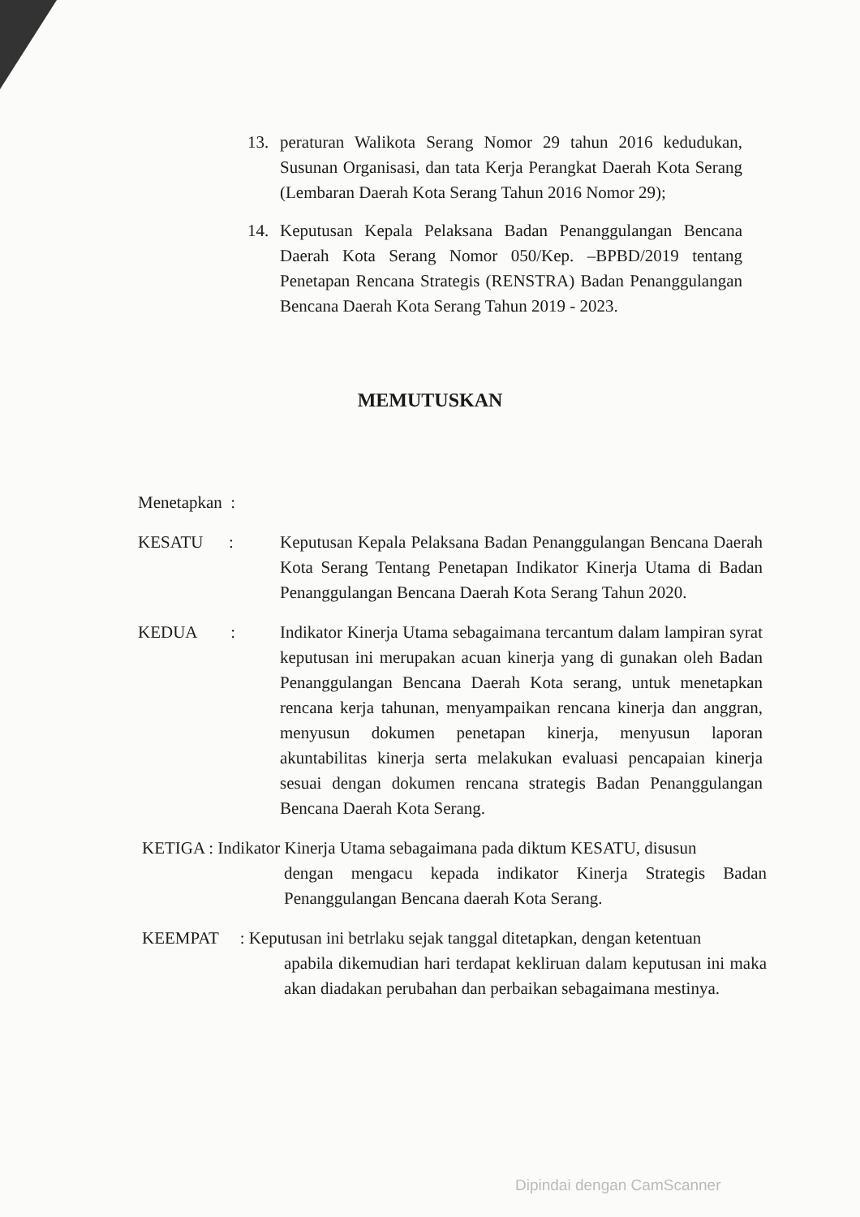13. peraturan Walikota Serang Nomor 29 tahun 2016 kedudukan, Susunan Organisasi, dan tata Kerja Perangkat Daerah Kota Serang (Lembaran Daerah Kota Serang Tahun 2016 Nomor 29);
14. Keputusan Kepala Pelaksana Badan Penanggulangan Bencana Daerah Kota Serang Nomor 050/Kep. –BPBD/2019 tentang Penetapan Rencana Strategis (RENSTRA) Badan Penanggulangan Bencana Daerah Kota Serang Tahun 2019 - 2023.
MEMUTUSKAN
Menetapkan :
KESATU : Keputusan Kepala Pelaksana Badan Penanggulangan Bencana Daerah Kota Serang Tentang Penetapan Indikator Kinerja Utama di Badan Penanggulangan Bencana Daerah Kota Serang Tahun 2020.
KEDUA :
Indikator Kinerja Utama sebagaimana tercantum dalam lampiran syrat keputusan ini merupakan acuan kinerja yang di gunakan oleh Badan Penanggulangan Bencana Daerah Kota serang, untuk menetapkan rencana kerja tahunan, menyampaikan rencana kinerja dan anggran, menyusun dokumen penetapan kinerja, menyusun laporan akuntabilitas kinerja serta melakukan evaluasi pencapaian kinerja sesuai dengan dokumen rencana strategis Badan Penanggulangan Bencana Daerah Kota Serang.
KETIGA : Indikator Kinerja Utama sebagaimana pada diktum KESATU, disusun
dengan mengacu kepada indikator Kinerja Strategis Badan Penanggulangan Bencana daerah Kota Serang.
KEEMPAT : Keputusan ini betrlaku sejak tanggal ditetapkan, dengan ketentuan
apabila dikemudian hari terdapat kekliruan dalam keputusan ini maka akan diadakan perubahan dan perbaikan sebagaimana mestinya.
Dipindai dengan CamScanner